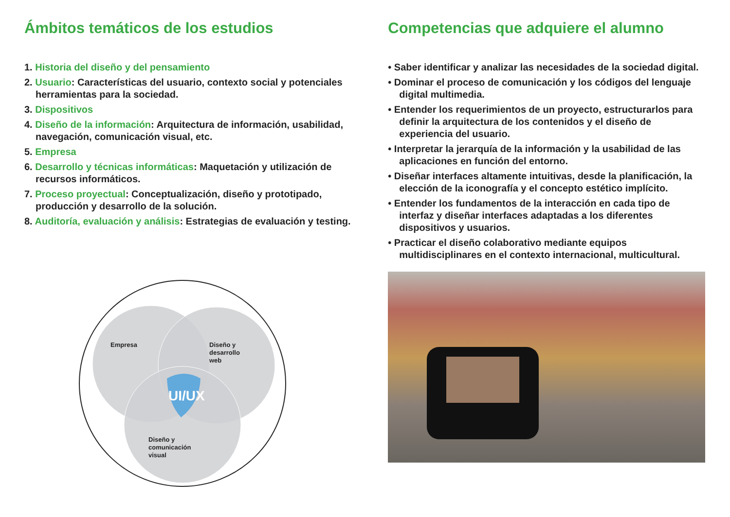Ámbitos temáticos de los estudios
1. Historia del diseño y del pensamiento
2. Usuario: Características del usuario, contexto social y potenciales herramientas para la sociedad.
3. Dispositivos
4. Diseño de la información: Arquitectura de información, usabilidad, navegación, comunicación visual, etc.
5. Empresa
6. Desarrollo y técnicas informáticas: Maquetación y utilización de recursos informáticos.
7. Proceso proyectual: Conceptualización, diseño y prototipado, producción y desarrollo de la solución.
8. Auditoría, evaluación y análisis: Estrategias de evaluación y testing.
Empresa
Diseño y
desarrollo
web
UI/UX
Diseño y
comunicación
visual
Competencias que adquiere el alumno
• Saber identificar y analizar las necesidades de la sociedad digital.
• Dominar el proceso de comunicación y los códigos del lenguaje digital multimedia.
• Entender los requerimientos de un proyecto, estructurarlos para definir la arquitectura de los contenidos y el diseño de experiencia del usuario.
• Interpretar la jerarquía de la información y la usabilidad de las aplicaciones en función del entorno.
• Diseñar interfaces altamente intuitivas, desde la planificación, la elección de la iconografía y el concepto estético implícito.
• Entender los fundamentos de la interacción en cada tipo de interfaz y diseñar interfaces adaptadas a los diferentes dispositivos y usuarios.
• Practicar el diseño colaborativo mediante equipos multidisciplinares en el contexto internacional, multicultural.